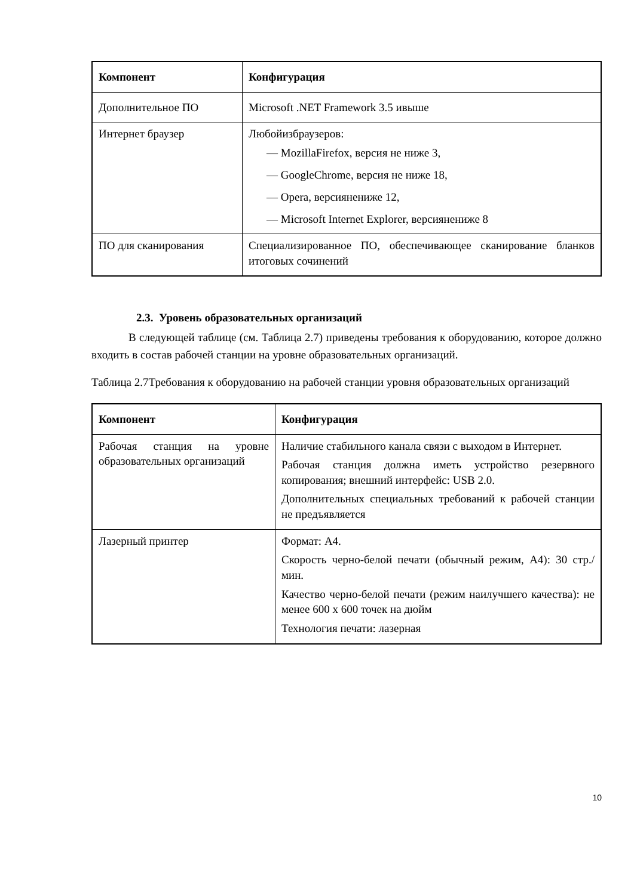| Компонент | Конфигурация |
| --- | --- |
| Дополнительное ПО | Microsoft .NET Framework 3.5 ивыше |
| Интернет браузер | Любойизбраузеров: — MozillaFirefox, версия не ниже 3, — GoogleChrome, версия не ниже 18, — Opera, версиянениже 12, — Microsoft Internet Explorer, версиянениже 8 |
| ПО для сканирования | Специализированное ПО, обеспечивающее сканирование бланков итоговых сочинений |
2.3. Уровень образовательных организаций
В следующей таблице (см. Таблица 2.7) приведены требования к оборудованию, которое должно входить в состав рабочей станции на уровне образовательных организаций.
Таблица 2.7Требования к оборудованию на рабочей станции уровня образовательных организаций
| Компонент | Конфигурация |
| --- | --- |
| Рабочая станция на уровне образовательных организаций | Наличие стабильного канала связи с выходом в Интернет. Рабочая станция должна иметь устройство резервного копирования; внешний интерфейс: USB 2.0. Дополнительных специальных требований к рабочей станции не предъявляется |
| Лазерный принтер | Формат: А4. Скорость черно-белой печати (обычный режим, А4): 30 стр./мин. Качество черно-белой печати (режим наилучшего качества): не менее 600 х 600 точек на дюйм Технология печати: лазерная |
10